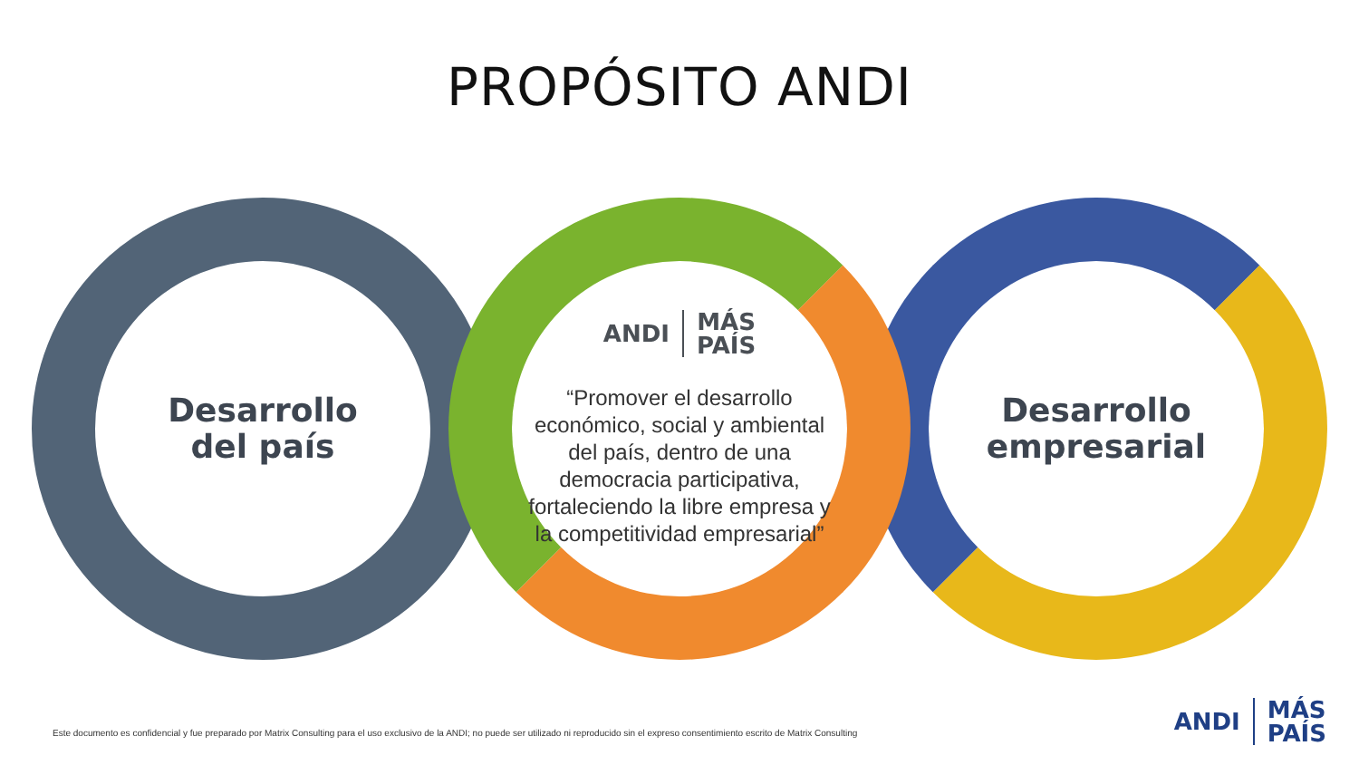PROPÓSITO ANDI
Desarrollo
del país
ANDI
MÁS
PAÍS
“Promover el desarrollo económico, social y ambiental del país, dentro de una democracia participativa, fortaleciendo la libre empresa y la competitividad empresarial”
Desarrollo
empresarial
Este documento es confidencial y fue preparado por Matrix Consulting para el uso exclusivo de la ANDI; no puede ser utilizado ni reproducido sin el expreso consentimiento escrito de Matrix Consulting
ANDI
MÁS
PAÍS